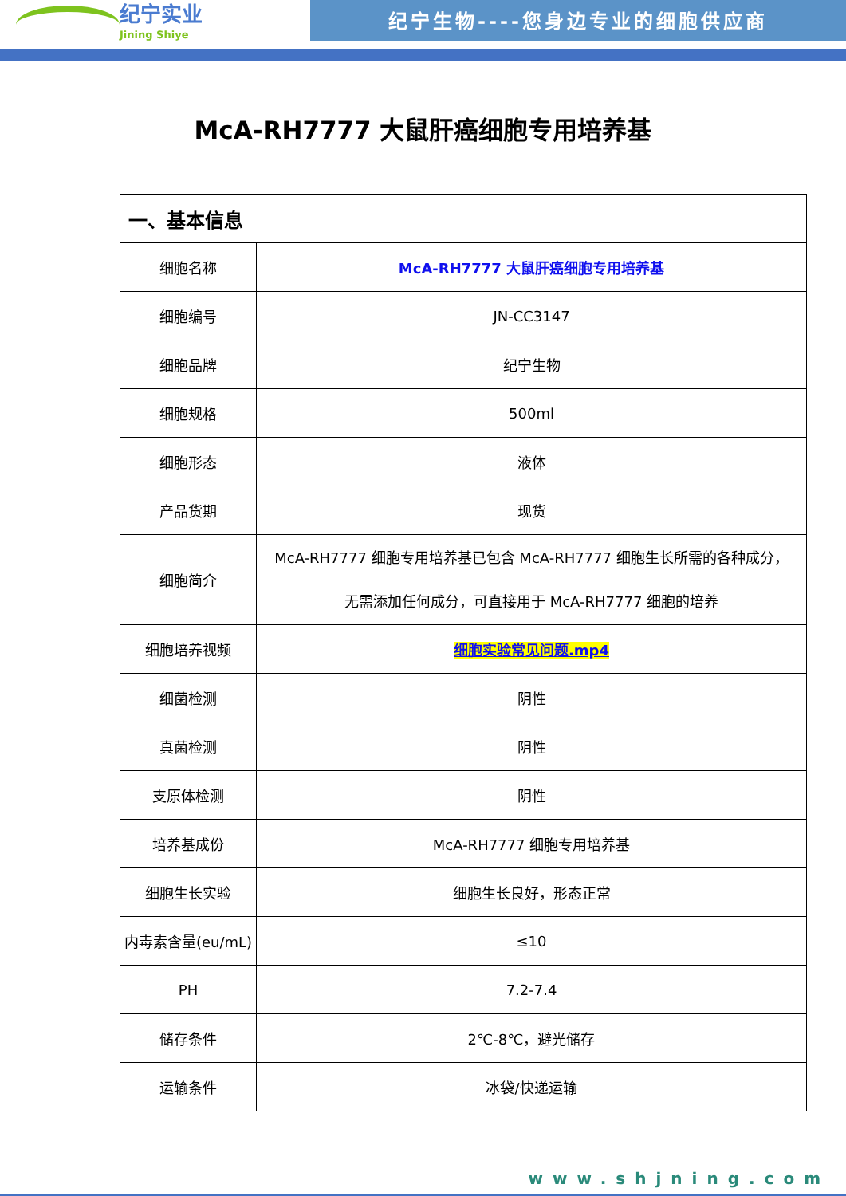纪宁实业
Jining Shiye
纪宁生物----您身边专业的细胞供应商
McA-RH7777 大鼠肝癌细胞专用培养基
| 一、基本信息 | |
| --- | --- |
| 细胞名称 | McA-RH7777 大鼠肝癌细胞专用培养基 |
| 细胞编号 | JN-CC3147 |
| 细胞品牌 | 纪宁生物 |
| 细胞规格 | 500ml |
| 细胞形态 | 液体 |
| 产品货期 | 现货 |
| 细胞简介 | McA-RH7777 细胞专用培养基已包含 McA-RH7777 细胞生长所需的各种成分， 无需添加任何成分，可直接用于 McA-RH7777 细胞的培养 |
| 细胞培养视频 | 细胞实验常见问题.mp4 |
| 细菌检测 | 阴性 |
| 真菌检测 | 阴性 |
| 支原体检测 | 阴性 |
| 培养基成份 | McA-RH7777 细胞专用培养基 |
| 细胞生长实验 | 细胞生长良好，形态正常 |
| 内毒素含量(eu/mL) | ≤10 |
| PH | 7.2-7.4 |
| 储存条件 | 2℃-8℃，避光储存 |
| 运输条件 | 冰袋/快递运输 |
www.shjning.com